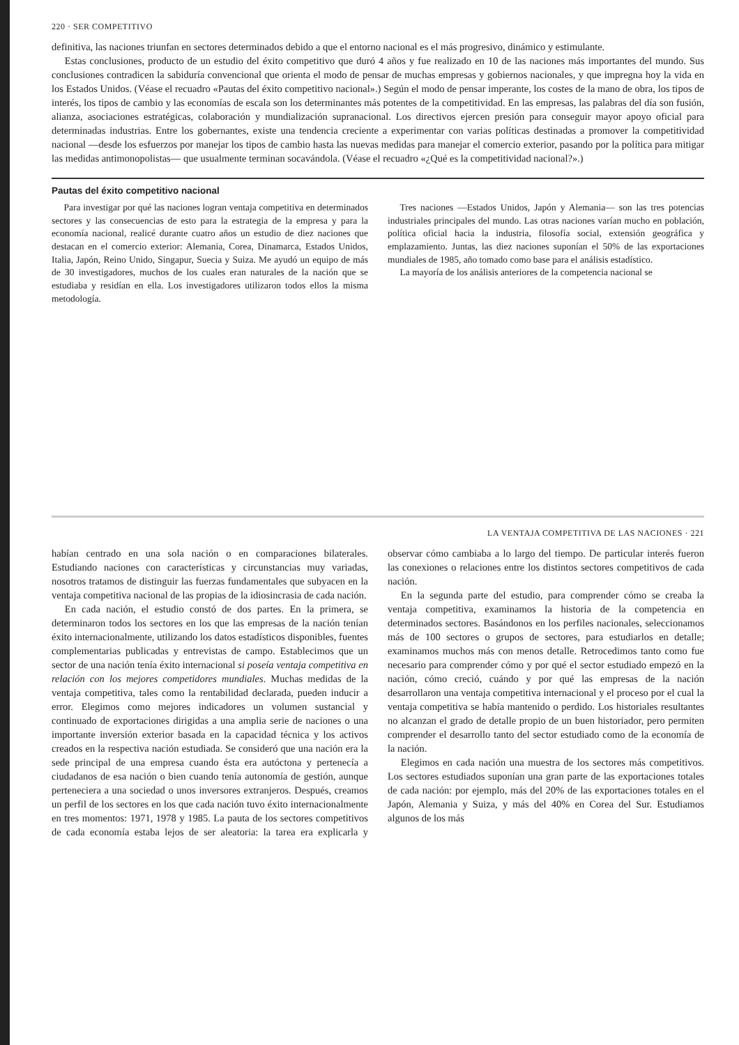220 · SER COMPETITIVO
definitiva, las naciones triunfan en sectores determinados debido a que el entorno nacional es el más progresivo, dinámico y estimulante.
Estas conclusiones, producto de un estudio del éxito competitivo que duró 4 años y fue realizado en 10 de las naciones más importantes del mundo. Sus conclusiones contradicen la sabiduría convencional que orienta el modo de pensar de muchas empresas y gobiernos nacionales, y que impregna hoy la vida en los Estados Unidos. (Véase el recuadro «Pautas del éxito competitivo nacional».) Según el modo de pensar imperante, los costes de la mano de obra, los tipos de interés, los tipos de cambio y las economías de escala son los determinantes más potentes de la competitividad. En las empresas, las palabras del día son fusión, alianza, asociaciones estratégicas, colaboración y mundialización supranacional. Los directivos ejercen presión para conseguir mayor apoyo oficial para determinadas industrias. Entre los gobernantes, existe una tendencia creciente a experimentar con varias políticas destinadas a promover la competitividad nacional —desde los esfuerzos por manejar los tipos de cambio hasta las nuevas medidas para manejar el comercio exterior, pasando por la política para mitigar las medidas antimonopolistas— que usualmente terminan socavándola. (Véase el recuadro «¿Qué es la competitividad nacional?».)
Pautas del éxito competitivo nacional
Para investigar por qué las naciones logran ventaja competitiva en determinados sectores y las consecuencias de esto para la estrategia de la empresa y para la economía nacional, realicé durante cuatro años un estudio de diez naciones que destacan en el comercio exterior: Alemania, Corea, Dinamarca, Estados Unidos, Italia, Japón, Reino Unido, Singapur, Suecia y Suiza. Me ayudó un equipo de más de 30 investigadores, muchos de los cuales eran naturales de la nación que se estudiaba y residían en ella. Los investigadores utilizaron todos ellos la misma metodología.
Tres naciones —Estados Unidos, Japón y Alemania— son las tres potencias industriales principales del mundo. Las otras naciones varían mucho en población, política oficial hacia la industria, filosofía social, extensión geográfica y emplazamiento. Juntas, las diez naciones suponían el 50% de las exportaciones mundiales de 1985, año tomado como base para el análisis estadístico.
La mayoría de los análisis anteriores de la competencia nacional se
LA VENTAJA COMPETITIVA DE LAS NACIONES · 221
habían centrado en una sola nación o en comparaciones bilaterales. Estudiando naciones con características y circunstancias muy variadas, nosotros tratamos de distinguir las fuerzas fundamentales que subyacen en la ventaja competitiva nacional de las propias de la idiosincrasia de cada nación.
En cada nación, el estudio constó de dos partes. En la primera, se determinaron todos los sectores en los que las empresas de la nación tenían éxito internacionalmente, utilizando los datos estadísticos disponibles, fuentes complementarias publicadas y entrevistas de campo. Establecimos que un sector de una nación tenía éxito internacional si poseía ventaja competitiva en relación con los mejores competidores mundiales. Muchas medidas de la ventaja competitiva, tales como la rentabilidad declarada, pueden inducir a error. Elegimos como mejores indicadores un volumen sustancial y continuado de exportaciones dirigidas a una amplia serie de naciones o una importante inversión exterior basada en la capacidad técnica y los activos creados en la respectiva nación estudiada. Se consideró que una nación era la sede principal de una empresa cuando ésta era autóctona y pertenecía a ciudadanos de esa nación o bien cuando tenía autonomía de gestión, aunque perteneciera a una sociedad o unos inversores extranjeros. Después, creamos un perfil de los sectores en los que cada nación tuvo éxito internacionalmente en tres momentos: 1971, 1978 y 1985. La pauta de los sectores competitivos de cada economía estaba lejos de ser aleatoria: la tarea era explicarla y observar cómo cambiaba a lo largo del tiempo. De particular interés fueron las conexiones o relaciones entre los distintos sectores competitivos de cada nación.
En la segunda parte del estudio, para comprender cómo se creaba la ventaja competitiva, examinamos la historia de la competencia en determinados sectores. Basándonos en los perfiles nacionales, seleccionamos más de 100 sectores o grupos de sectores, para estudiarlos en detalle; examinamos muchos más con menos detalle. Retrocedimos tanto como fue necesario para comprender cómo y por qué el sector estudiado empezó en la nación, cómo creció, cuándo y por qué las empresas de la nación desarrollaron una ventaja competitiva internacional y el proceso por el cual la ventaja competitiva se había mantenido o perdido. Los historiales resultantes no alcanzan el grado de detalle propio de un buen historiador, pero permiten comprender el desarrollo tanto del sector estudiado como de la economía de la nación.
Elegimos en cada nación una muestra de los sectores más competitivos. Los sectores estudiados suponían una gran parte de las exportaciones totales de cada nación: por ejemplo, más del 20% de las exportaciones totales en el Japón, Alemania y Suiza, y más del 40% en Corea del Sur. Estudiamos algunos de los más